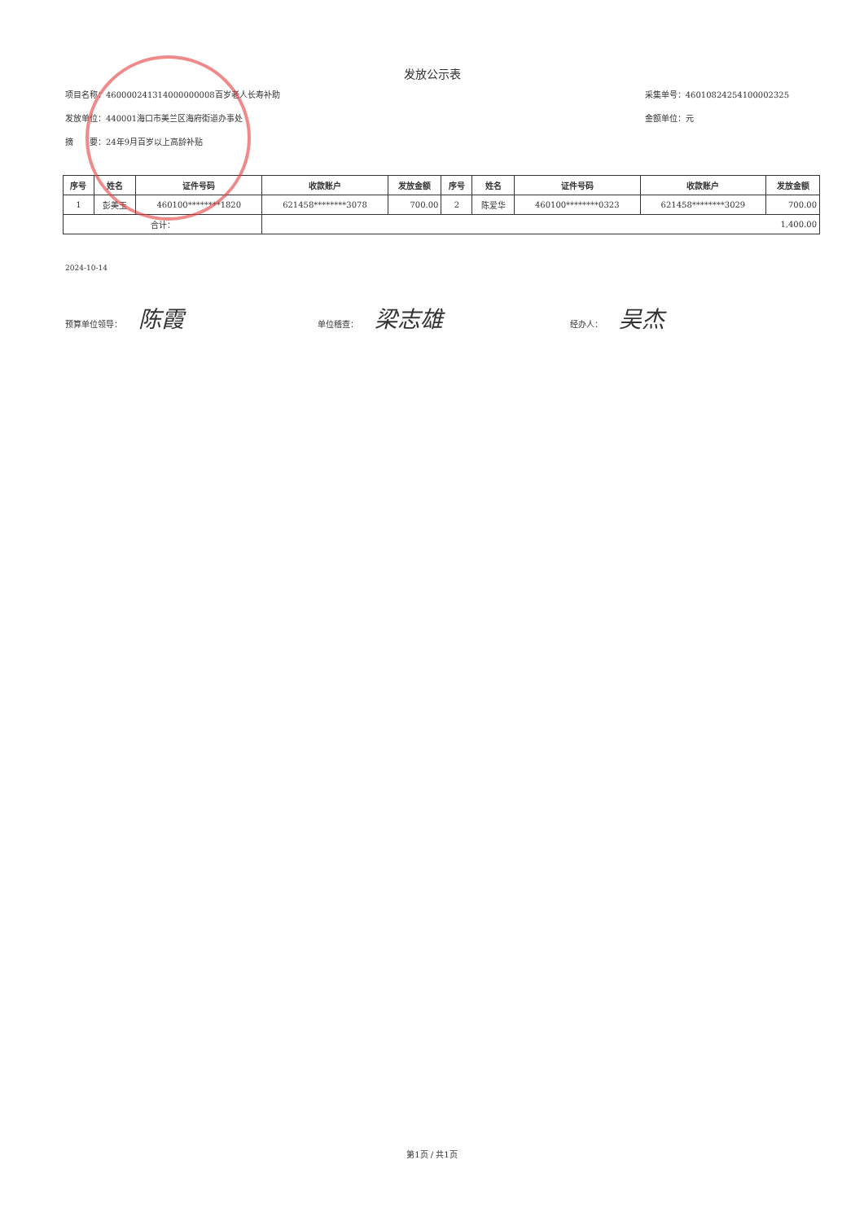发放公示表
项目名称：460000241314000000008百岁老人长寿补助
发放单位：440001海口市美兰区海府街道办事处
摘　　要：24年9月百岁以上高龄补贴
采集单号：46010824254100002325
金额单位：元
| 序号 | 姓名 | 证件号码 | 收款账户 | 发放金额 | 序号 | 姓名 | 证件号码 | 收款账户 | 发放金额 |
| --- | --- | --- | --- | --- | --- | --- | --- | --- | --- |
| 1 | 彭美玉 | 460100********1820 | 621458********3078 | 700.00 | 2 | 陈爱华 | 460100********0323 | 621458********3029 | 700.00 |
| 合计： | | | 1,400.00 | | | | | | |
2024-10-14
预算单位领导： 陈霞
单位稽查： 梁志雄
经办人： 吴杰
第1页 / 共1页